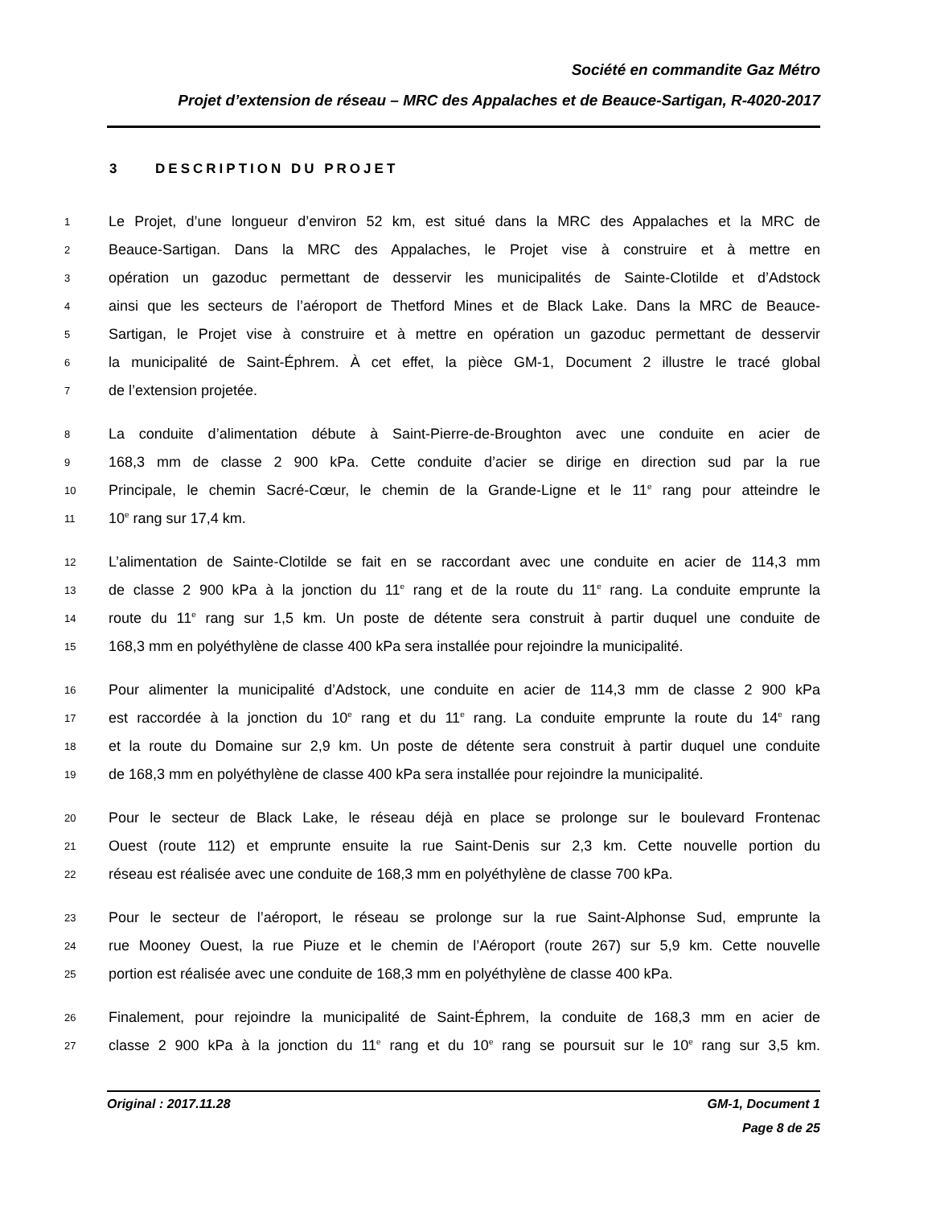Société en commandite Gaz Métro
Projet d’extension de réseau – MRC des Appalaches et de Beauce-Sartigan, R-4020-2017
3 DESCRIPTION DU PROJET
1 Le Projet, d’une longueur d’environ 52 km, est situé dans la MRC des Appalaches et la MRC de
2 Beauce-Sartigan. Dans la MRC des Appalaches, le Projet vise à construire et à mettre en
3 opération un gazoduc permettant de desservir les municipalités de Sainte-Clotilde et d’Adstock
4 ainsi que les secteurs de l’aéroport de Thetford Mines et de Black Lake. Dans la MRC de Beauce-
5 Sartigan, le Projet vise à construire et à mettre en opération un gazoduc permettant de desservir
6 la municipalité de Saint-Éphrem. À cet effet, la pièce GM-1, Document 2 illustre le tracé global
7 de l’extension projetée.
8 La conduite d’alimentation débute à Saint-Pierre-de-Broughton avec une conduite en acier de
9 168,3 mm de classe 2 900 kPa. Cette conduite d’acier se dirige en direction sud par la rue
10 Principale, le chemin Sacré-Cœur, le chemin de la Grande-Ligne et le 11<sup>e</sup> rang pour atteindre le
11 10<sup>e</sup> rang sur 17,4 km.
12 L’alimentation de Sainte-Clotilde se fait en se raccordant avec une conduite en acier de 114,3 mm
13 de classe 2 900 kPa à la jonction du 11<sup>e</sup> rang et de la route du 11<sup>e</sup> rang. La conduite emprunte la
14 route du 11<sup>e</sup> rang sur 1,5 km. Un poste de détente sera construit à partir duquel une conduite de
15 168,3 mm en polyéthylène de classe 400 kPa sera installée pour rejoindre la municipalité.
16 Pour alimenter la municipalité d’Adstock, une conduite en acier de 114,3 mm de classe 2 900 kPa
17 est raccordée à la jonction du 10<sup>e</sup> rang et du 11<sup>e</sup> rang. La conduite emprunte la route du 14<sup>e</sup> rang
18 et la route du Domaine sur 2,9 km. Un poste de détente sera construit à partir duquel une conduite
19 de 168,3 mm en polyéthylène de classe 400 kPa sera installée pour rejoindre la municipalité.
20 Pour le secteur de Black Lake, le réseau déjà en place se prolonge sur le boulevard Frontenac
21 Ouest (route 112) et emprunte ensuite la rue Saint-Denis sur 2,3 km. Cette nouvelle portion du
22 réseau est réalisée avec une conduite de 168,3 mm en polyéthylène de classe 700 kPa.
23 Pour le secteur de l’aéroport, le réseau se prolonge sur la rue Saint-Alphonse Sud, emprunte la
24 rue Mooney Ouest, la rue Piuze et le chemin de l’Aéroport (route 267) sur 5,9 km. Cette nouvelle
25 portion est réalisée avec une conduite de 168,3 mm en polyéthylène de classe 400 kPa.
26 Finalement, pour rejoindre la municipalité de Saint-Éphrem, la conduite de 168,3 mm en acier de
27 classe 2 900 kPa à la jonction du 11<sup>e</sup> rang et du 10<sup>e</sup> rang se poursuit sur le 10<sup>e</sup> rang sur 3,5 km.
Original : 2017.11.28 GM-1, Document 1
Page 8 de 25